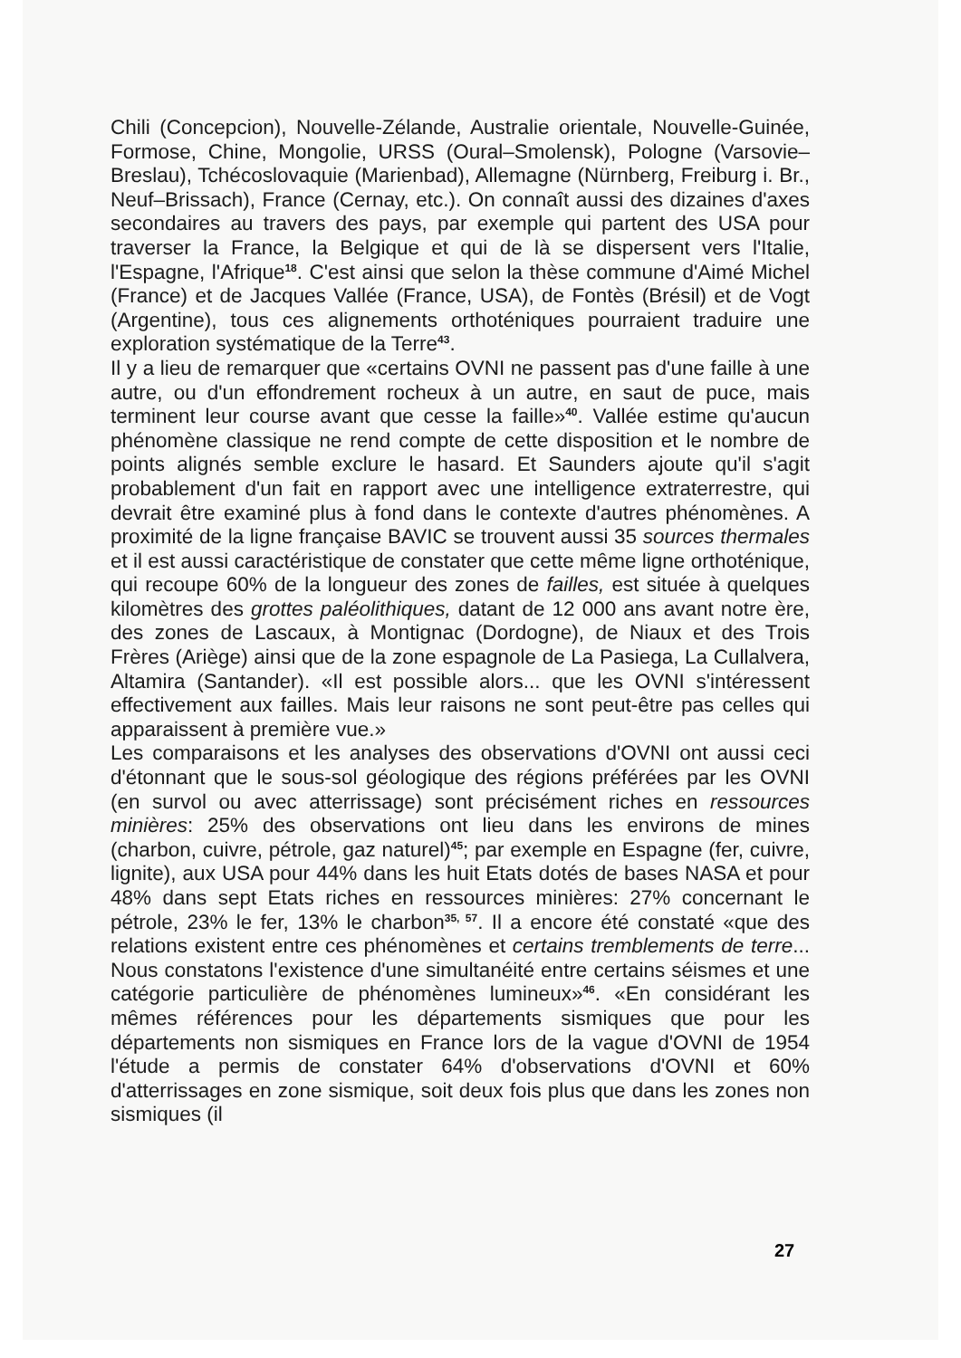Chili (Concepcion), Nouvelle-Zélande, Australie orientale, Nouvelle-Guinée, Formose, Chine, Mongolie, URSS (Oural–Smolensk), Pologne (Varsovie–Breslau), Tchécoslovaquie (Marienbad), Allemagne (Nürnberg, Freiburg i. Br., Neuf–Brissach), France (Cernay, etc.). On connaît aussi des dizaines d'axes secondaires au travers des pays, par exemple qui partent des USA pour traverser la France, la Belgique et qui de là se dispersent vers l'Italie, l'Espagne, l'Afrique<sup>18</sup>. C'est ainsi que selon la thèse commune d'Aimé Michel (France) et de Jacques Vallée (France, USA), de Fontès (Brésil) et de Vogt (Argentine), tous ces alignements orthoténiques pourraient traduire une exploration systématique de la Terre<sup>43</sup>.
Il y a lieu de remarquer que «certains OVNI ne passent pas d'une faille à une autre, ou d'un effondrement rocheux à un autre, en saut de puce, mais terminent leur course avant que cesse la faille»<sup>40</sup>. Vallée estime qu'aucun phénomène classique ne rend compte de cette disposition et le nombre de points alignés semble exclure le hasard. Et Saunders ajoute qu'il s'agit probablement d'un fait en rapport avec une intelligence extraterrestre, qui devrait être examiné plus à fond dans le contexte d'autres phénomènes. A proximité de la ligne française BAVIC se trouvent aussi 35 sources thermales et il est aussi caractéristique de constater que cette même ligne orthoténique, qui recoupe 60% de la longueur des zones de failles, est située à quelques kilomètres des grottes paléolithiques, datant de 12 000 ans avant notre ère, des zones de Lascaux, à Montignac (Dordogne), de Niaux et des Trois Frères (Ariège) ainsi que de la zone espagnole de La Pasiega, La Cullalvera, Altamira (Santander). «Il est possible alors... que les OVNI s'intéressent effectivement aux failles. Mais leur raisons ne sont peut-être pas celles qui apparaissent à première vue.»
Les comparaisons et les analyses des observations d'OVNI ont aussi ceci d'étonnant que le sous-sol géologique des régions préférées par les OVNI (en survol ou avec atterrissage) sont précisément riches en ressources minières: 25% des observations ont lieu dans les environs de mines (charbon, cuivre, pétrole, gaz naturel)<sup>45</sup>; par exemple en Espagne (fer, cuivre, lignite), aux USA pour 44% dans les huit Etats dotés de bases NASA et pour 48% dans sept Etats riches en ressources minières: 27% concernant le pétrole, 23% le fer, 13% le charbon<sup>35, 57</sup>. Il a encore été constaté «que des relations existent entre ces phénomènes et certains tremblements de terre... Nous constatons l'existence d'une simultanéité entre certains séismes et une catégorie particulière de phénomènes lumineux»<sup>46</sup>. «En considérant les mêmes références pour les départements sismiques que pour les départements non sismiques en France lors de la vague d'OVNI de 1954 l'étude a permis de constater 64% d'observations d'OVNI et 60% d'atterrissages en zone sismique, soit deux fois plus que dans les zones non sismiques (il
27